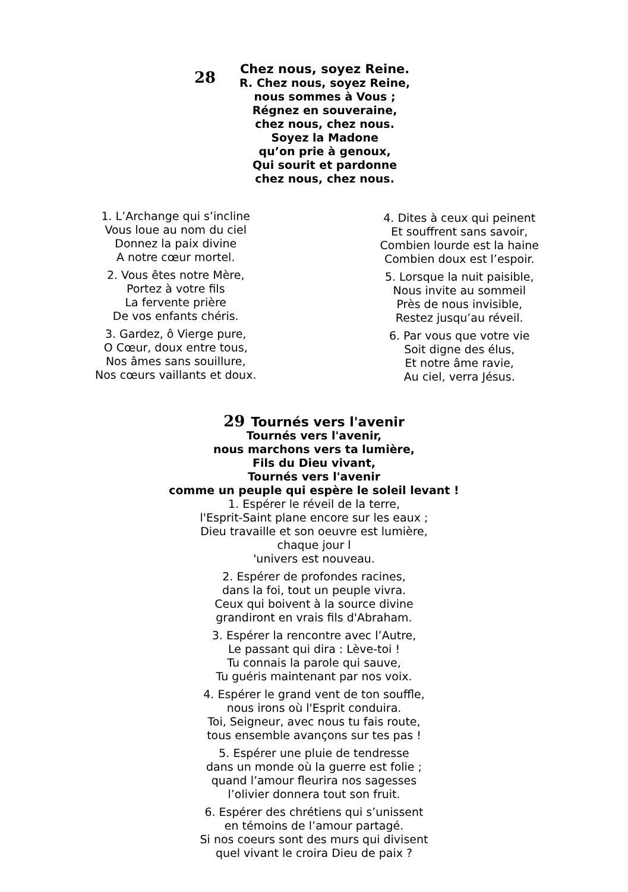28
Chez nous, soyez Reine.
R. Chez nous, soyez Reine,
nous sommes à Vous ;
Régnez en souveraine,
chez nous, chez nous.
Soyez la Madone
qu’on prie à genoux,
Qui sourit et pardonne
chez nous, chez nous.
1. L’Archange qui s’incline
Vous loue au nom du ciel
Donnez la paix divine
A notre cœur mortel.
2. Vous êtes notre Mère,
Portez à votre fils
La fervente prière
De vos enfants chéris.
3. Gardez, ô Vierge pure,
O Cœur, doux entre tous,
Nos âmes sans souillure,
Nos cœurs vaillants et doux.
4. Dites à ceux qui peinent
Et souffrent sans savoir,
Combien lourde est la haine
Combien doux est l’espoir.
5. Lorsque la nuit paisible,
Nous invite au sommeil
Près de nous invisible,
Restez jusqu’au réveil.
6. Par vous que votre vie
Soit digne des élus,
Et notre âme ravie,
Au ciel, verra Jésus.
29 Tournés vers l'avenir
Tournés vers l'avenir,
nous marchons vers ta lumière,
Fils du Dieu vivant,
Tournés vers l'avenir
comme un peuple qui espère le soleil levant !
1. Espérer le réveil de la terre,
l'Esprit-Saint plane encore sur les eaux ;
Dieu travaille et son oeuvre est lumière,
chaque jour l
'univers est nouveau.
2. Espérer de profondes racines,
dans la foi, tout un peuple vivra.
Ceux qui boivent à la source divine
grandiront en vrais fils d'Abraham.
3. Espérer la rencontre avec l’Autre,
Le passant qui dira : Lève-toi !
Tu connais la parole qui sauve,
Tu guéris maintenant par nos voix.
4. Espérer le grand vent de ton souffle,
nous irons où l'Esprit conduira.
Toi, Seigneur, avec nous tu fais route,
tous ensemble avançons sur tes pas !
5. Espérer une pluie de tendresse
dans un monde où la guerre est folie ;
quand l’amour fleurira nos sagesses
l’olivier donnera tout son fruit.
6. Espérer des chrétiens qui s’unissent
en témoins de l’amour partagé.
Si nos coeurs sont des murs qui divisent
quel vivant le croira Dieu de paix ?